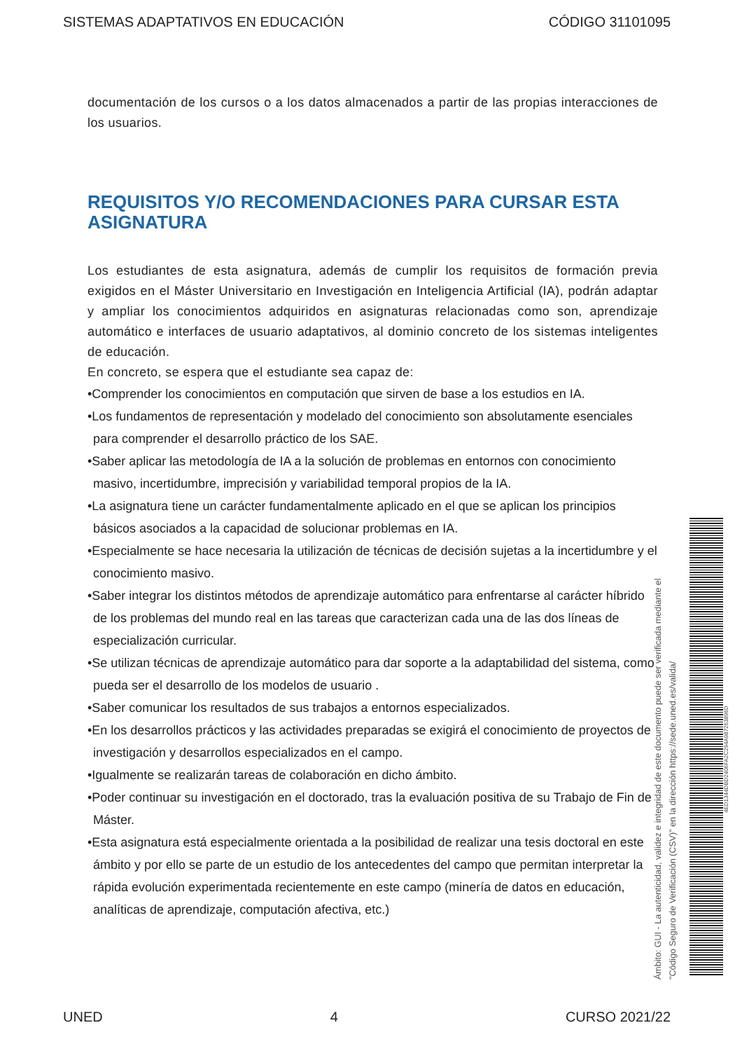SISTEMAS ADAPTATIVOS EN EDUCACIÓN CÓDIGO 31101095
documentación de los cursos o a los datos almacenados a partir de las propias interacciones de los usuarios.
REQUISITOS Y/O RECOMENDACIONES PARA CURSAR ESTA ASIGNATURA
Los estudiantes de esta asignatura, además de cumplir los requisitos de formación previa exigidos en el Máster Universitario en Investigación en Inteligencia Artificial (IA), podrán adaptar y ampliar los conocimientos adquiridos en asignaturas relacionadas como son, aprendizaje automático e interfaces de usuario adaptativos, al dominio concreto de los sistemas inteligentes de educación.
En concreto, se espera que el estudiante sea capaz de:
•Comprender los conocimientos en computación que sirven de base a los estudios en IA.
•Los fundamentos de representación y modelado del conocimiento son absolutamente esenciales para comprender el desarrollo práctico de los SAE.
•Saber aplicar las metodología de IA a la solución de problemas en entornos con conocimiento masivo, incertidumbre, imprecisión y variabilidad temporal propios de la IA.
•La asignatura tiene un carácter fundamentalmente aplicado en el que se aplican los principios básicos asociados a la capacidad de solucionar problemas en IA.
•Especialmente se hace necesaria la utilización de técnicas de decisión sujetas a la incertidumbre y el conocimiento masivo.
•Saber integrar los distintos métodos de aprendizaje automático para enfrentarse al carácter híbrido de los problemas del mundo real en las tareas que caracterizan cada una de las dos líneas de especialización curricular.
•Se utilizan técnicas de aprendizaje automático para dar soporte a la adaptabilidad del sistema, como pueda ser el desarrollo de los modelos de usuario .
•Saber comunicar los resultados de sus trabajos a entornos especializados.
•En los desarrollos prácticos y las actividades preparadas se exigirá el conocimiento de proyectos de investigación y desarrollos especializados en el campo.
•Igualmente se realizarán tareas de colaboración en dicho ámbito.
•Poder continuar su investigación en el doctorado, tras la evaluación positiva de su Trabajo de Fin de Máster.
•Esta asignatura está especialmente orientada a la posibilidad de realizar una tesis doctoral en este ámbito y por ello se parte de un estudio de los antecedentes del campo que permitan interpretar la rápida evolución experimentada recientemente en este campo (minería de datos en educación, analíticas de aprendizaje, computación afectiva, etc.)
Ámbito: GUI - La autenticidad, validez e integridad de este documento puede ser verificada mediante el
"Código Seguro de Verificación (CSV)" en la dirección https://sede.uned.es/valida/
4ED1344DBD2406FA2C294A987263896D
UNED 4 CURSO 2021/22